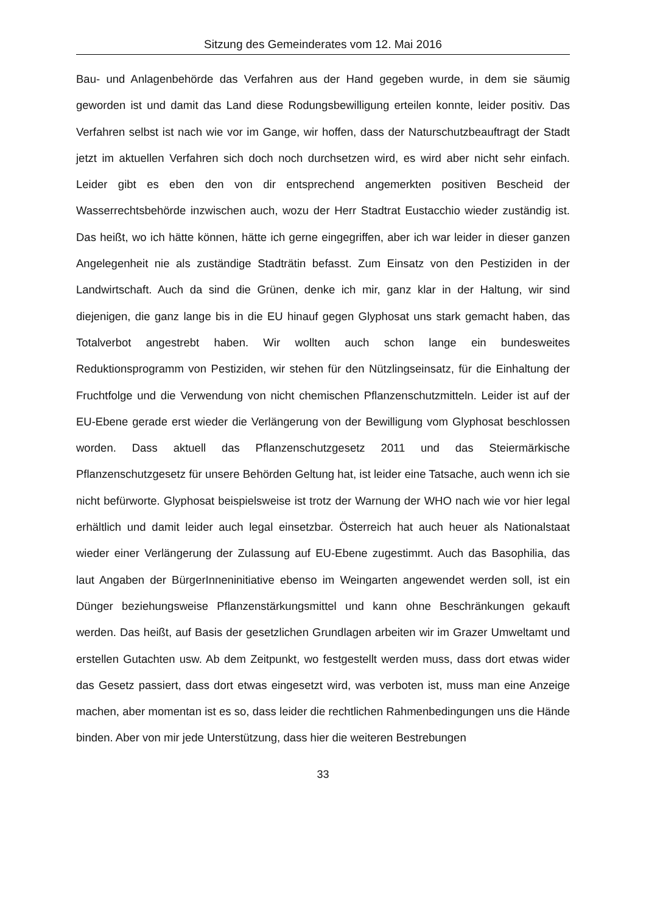Sitzung des Gemeinderates vom 12. Mai 2016
Bau- und Anlagenbehörde das Verfahren aus der Hand gegeben wurde, in dem sie säumig geworden ist und damit das Land diese Rodungsbewilligung erteilen konnte, leider positiv. Das Verfahren selbst ist nach wie vor im Gange, wir hoffen, dass der Naturschutzbeauftragt der Stadt jetzt im aktuellen Verfahren sich doch noch durchsetzen wird, es wird aber nicht sehr einfach. Leider gibt es eben den von dir entsprechend angemerkten positiven Bescheid der Wasserrechtsbehörde inzwischen auch, wozu der Herr Stadtrat Eustacchio wieder zuständig ist. Das heißt, wo ich hätte können, hätte ich gerne eingegriffen, aber ich war leider in dieser ganzen Angelegenheit nie als zuständige Stadträtin befasst. Zum Einsatz von den Pestiziden in der Landwirtschaft. Auch da sind die Grünen, denke ich mir, ganz klar in der Haltung, wir sind diejenigen, die ganz lange bis in die EU hinauf gegen Glyphosat uns stark gemacht haben, das Totalverbot angestrebt haben. Wir wollten auch schon lange ein bundesweites Reduktionsprogramm von Pestiziden, wir stehen für den Nützlingseinsatz, für die Einhaltung der Fruchtfolge und die Verwendung von nicht chemischen Pflanzenschutzmitteln. Leider ist auf der EU-Ebene gerade erst wieder die Verlängerung von der Bewilligung vom Glyphosat beschlossen worden. Dass aktuell das Pflanzenschutzgesetz 2011 und das Steiermärkische Pflanzenschutzgesetz für unsere Behörden Geltung hat, ist leider eine Tatsache, auch wenn ich sie nicht befürworte. Glyphosat beispielsweise ist trotz der Warnung der WHO nach wie vor hier legal erhältlich und damit leider auch legal einsetzbar. Österreich hat auch heuer als Nationalstaat wieder einer Verlängerung der Zulassung auf EU-Ebene zugestimmt. Auch das Basophilia, das laut Angaben der BürgerInneninitiative ebenso im Weingarten angewendet werden soll, ist ein Dünger beziehungsweise Pflanzenstärkungsmittel und kann ohne Beschränkungen gekauft werden. Das heißt, auf Basis der gesetzlichen Grundlagen arbeiten wir im Grazer Umweltamt und erstellen Gutachten usw. Ab dem Zeitpunkt, wo festgestellt werden muss, dass dort etwas wider das Gesetz passiert, dass dort etwas eingesetzt wird, was verboten ist, muss man eine Anzeige machen, aber momentan ist es so, dass leider die rechtlichen Rahmenbedingungen uns die Hände binden. Aber von mir jede Unterstützung, dass hier die weiteren Bestrebungen
33